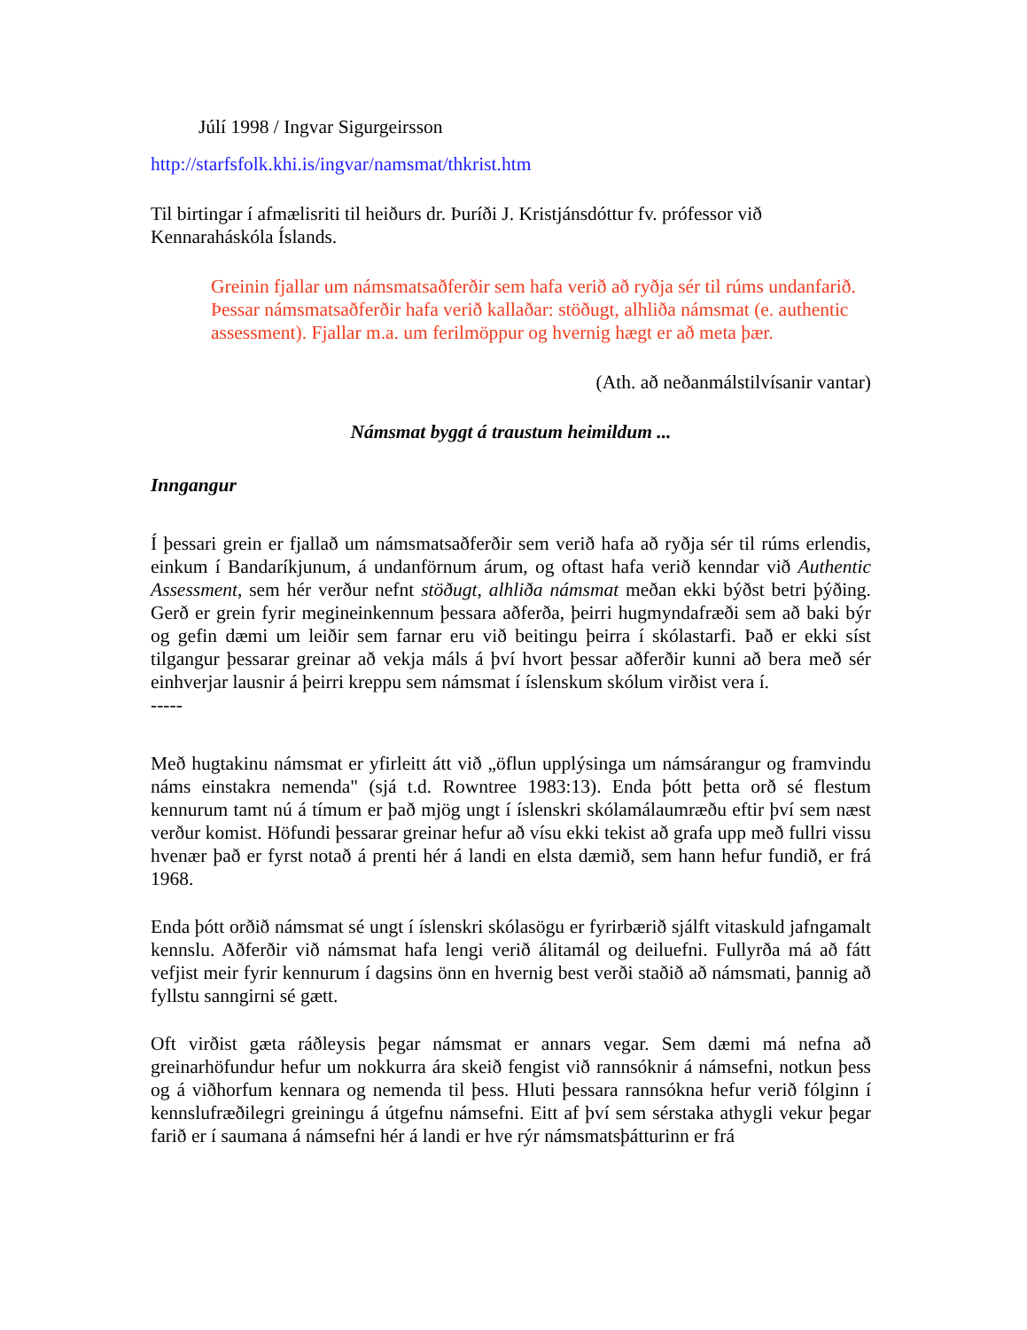Júlí 1998 / Ingvar Sigurgeirsson
http://starfsfolk.khi.is/ingvar/namsmat/thkrist.htm
Til birtingar í afmælisriti til heiðurs dr. Þuríði J. Kristjánsdóttur fv. prófessor við Kennaraháskóla Íslands.
Greinin fjallar um námsmatsaðferðir sem hafa verið að ryðja sér til rúms undanfarið. Þessar námsmatsaðferðir hafa verið kallaðar: stöðugt, alhliða námsmat (e. authentic assessment). Fjallar m.a. um ferilmöppur og hvernig hægt er að meta þær.
(Ath. að neðanmálstilvísanir vantar)
Námsmat byggt á traustum heimildum ...
Inngangur
Í þessari grein er fjallað um námsmatsaðferðir sem verið hafa að ryðja sér til rúms erlendis, einkum í Bandaríkjunum, á undanförnum árum, og oftast hafa verið kenndar við Authentic Assessment, sem hér verður nefnt stöðugt, alhliða námsmat meðan ekki býðst betri þýðing. Gerð er grein fyrir megineinkennum þessara aðferða, þeirri hugmyndafræði sem að baki býr og gefin dæmi um leiðir sem farnar eru við beitingu þeirra í skólastarfi. Það er ekki síst tilgangur þessarar greinar að vekja máls á því hvort þessar aðferðir kunni að bera með sér einhverjar lausnir á þeirri kreppu sem námsmat í íslenskum skólum virðist vera í.
-----
Með hugtakinu námsmat er yfirleitt átt við „öflun upplýsinga um námsárangur og framvindu náms einstakra nemenda" (sjá t.d. Rowntree 1983:13). Enda þótt þetta orð sé flestum kennurum tamt nú á tímum er það mjög ungt í íslenskri skólamálaumræðu eftir því sem næst verður komist. Höfundi þessarar greinar hefur að vísu ekki tekist að grafa upp með fullri vissu hvenær það er fyrst notað á prenti hér á landi en elsta dæmið, sem hann hefur fundið, er frá 1968.
Enda þótt orðið námsmat sé ungt í íslenskri skólasögu er fyrirbærið sjálft vitaskuld jafngamalt kennslu. Aðferðir við námsmat hafa lengi verið álitamál og deiluefni. Fullyrða má að fátt vefjist meir fyrir kennurum í dagsins önn en hvernig best verði staðið að námsmati, þannig að fyllstu sanngirni sé gætt.
Oft virðist gæta ráðleysis þegar námsmat er annars vegar. Sem dæmi má nefna að greinarhöfundur hefur um nokkurra ára skeið fengist við rannsóknir á námsefni, notkun þess og á viðhorfum kennara og nemenda til þess. Hluti þessara rannsókna hefur verið fólginn í kennslufræðilegri greiningu á útgefnu námsefni. Eitt af því sem sérstaka athygli vekur þegar farið er í saumana á námsefni hér á landi er hve rýr námsmatsþátturinn er frá